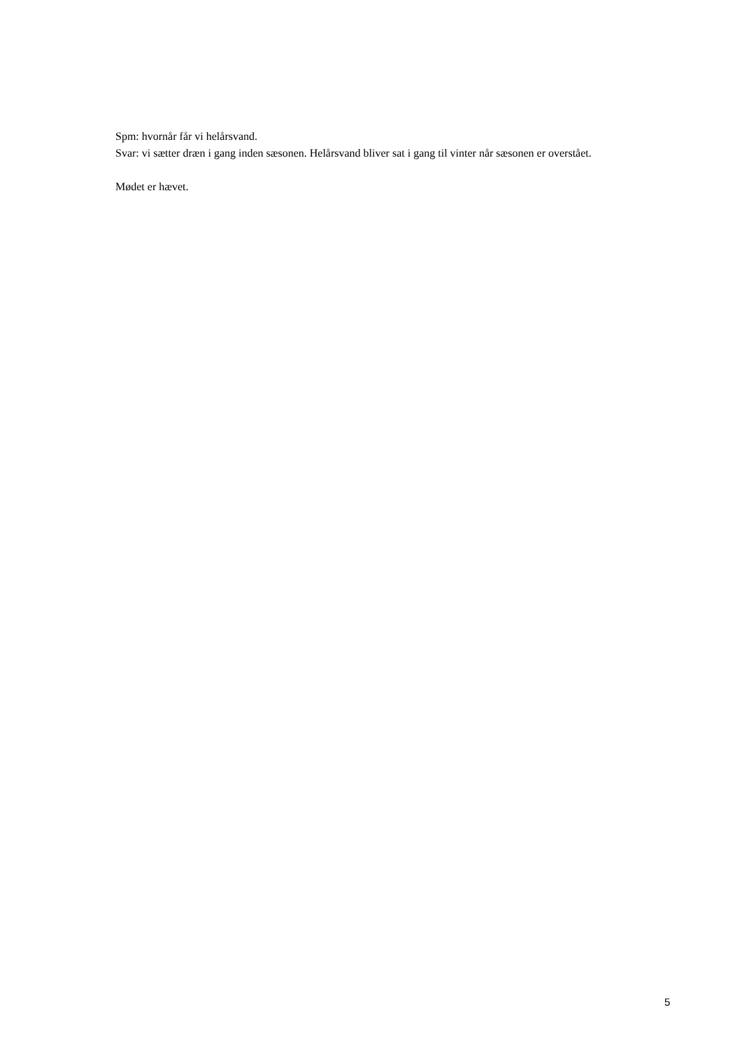Spm: hvornår får vi helårsvand.
Svar: vi sætter dræn i gang inden sæsonen. Helårsvand bliver sat i gang til vinter når sæsonen er overstået.
Mødet er hævet.
5